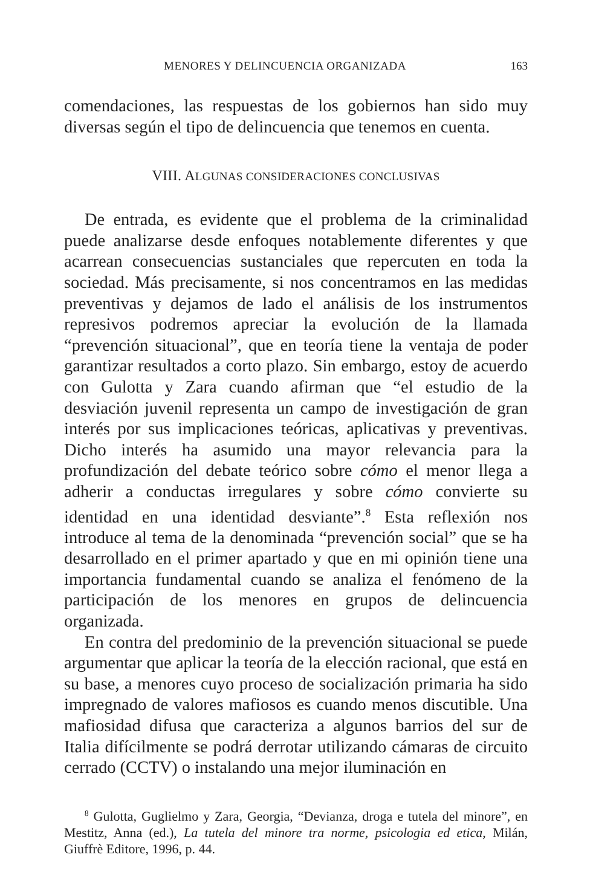MENORES Y DELINCUENCIA ORGANIZADA 163
comendaciones, las respuestas de los gobiernos han sido muy diversas según el tipo de delincuencia que tenemos en cuenta.
VIII. ALGUNAS CONSIDERACIONES CONCLUSIVAS
De entrada, es evidente que el problema de la criminalidad puede analizarse desde enfoques notablemente diferentes y que acarrean consecuencias sustanciales que repercuten en toda la sociedad. Más precisamente, si nos concentramos en las medidas preventivas y dejamos de lado el análisis de los instrumentos represivos podremos apreciar la evolución de la llamada “prevención situacional”, que en teoría tiene la ventaja de poder garantizar resultados a corto plazo. Sin embargo, estoy de acuerdo con Gulotta y Zara cuando afirman que “el estudio de la desviación juvenil representa un campo de investigación de gran interés por sus implicaciones teóricas, aplicativas y preventivas. Dicho interés ha asumido una mayor relevancia para la profundización del debate teórico sobre cómo el menor llega a adherir a conductas irregulares y sobre cómo convierte su identidad en una identidad desviante”.<sup>8</sup> Esta reflexión nos introduce al tema de la denominada “prevención social” que se ha desarrollado en el primer apartado y que en mi opinión tiene una importancia fundamental cuando se analiza el fenómeno de la participación de los menores en grupos de delincuencia organizada.
En contra del predominio de la prevención situacional se puede argumentar que aplicar la teoría de la elección racional, que está en su base, a menores cuyo proceso de socialización primaria ha sido impregnado de valores mafiosos es cuando menos discutible. Una mafiosidad difusa que caracteriza a algunos barrios del sur de Italia difícilmente se podrá derrotar utilizando cámaras de circuito cerrado (CCTV) o instalando una mejor iluminación en
<sup>8</sup> Gulotta, Guglielmo y Zara, Georgia, “Devianza, droga e tutela del minore”, en Mestitz, Anna (ed.), La tutela del minore tra norme, psicologia ed etica, Milán, Giuffrè Editore, 1996, p. 44.